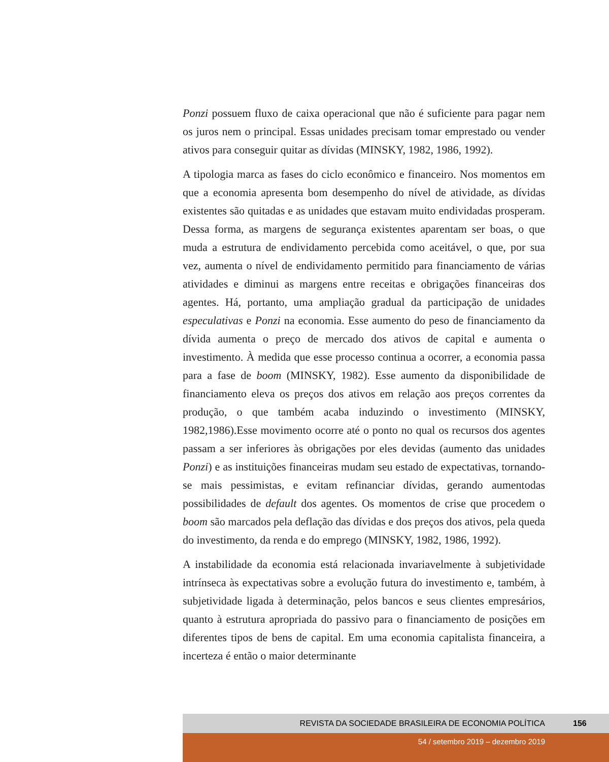Ponzi possuem fluxo de caixa operacional que não é suficiente para pagar nem os juros nem o principal. Essas unidades precisam tomar emprestado ou vender ativos para conseguir quitar as dívidas (MINSKY, 1982, 1986, 1992).
A tipologia marca as fases do ciclo econômico e financeiro. Nos momentos em que a economia apresenta bom desempenho do nível de atividade, as dívidas existentes são quitadas e as unidades que estavam muito endividadas prosperam. Dessa forma, as margens de segurança existentes aparentam ser boas, o que muda a estrutura de endividamento percebida como aceitável, o que, por sua vez, aumenta o nível de endividamento permitido para financiamento de várias atividades e diminui as margens entre receitas e obrigações financeiras dos agentes. Há, portanto, uma ampliação gradual da participação de unidades especulativas e Ponzi na economia. Esse aumento do peso de financiamento da dívida aumenta o preço de mercado dos ativos de capital e aumenta o investimento. À medida que esse processo continua a ocorrer, a economia passa para a fase de boom (MINSKY, 1982). Esse aumento da disponibilidade de financiamento eleva os preços dos ativos em relação aos preços correntes da produção, o que também acaba induzindo o investimento (MINSKY, 1982,1986).Esse movimento ocorre até o ponto no qual os recursos dos agentes passam a ser inferiores às obrigações por eles devidas (aumento das unidades Ponzi) e as instituições financeiras mudam seu estado de expectativas, tornando-se mais pessimistas, e evitam refinanciar dívidas, gerando aumentodas possibilidades de default dos agentes. Os momentos de crise que procedem o boom são marcados pela deflação das dívidas e dos preços dos ativos, pela queda do investimento, da renda e do emprego (MINSKY, 1982, 1986, 1992).
A instabilidade da economia está relacionada invariavelmente à subjetividade intrínseca às expectativas sobre a evolução futura do investimento e, também, à subjetividade ligada à determinação, pelos bancos e seus clientes empresários, quanto à estrutura apropriada do passivo para o financiamento de posições em diferentes tipos de bens de capital. Em uma economia capitalista financeira, a incerteza é então o maior determinante
REVISTA DA SOCIEDADE BRASILEIRA DE ECONOMIA POLÍTICA 156
54 / setembro 2019 – dezembro 2019